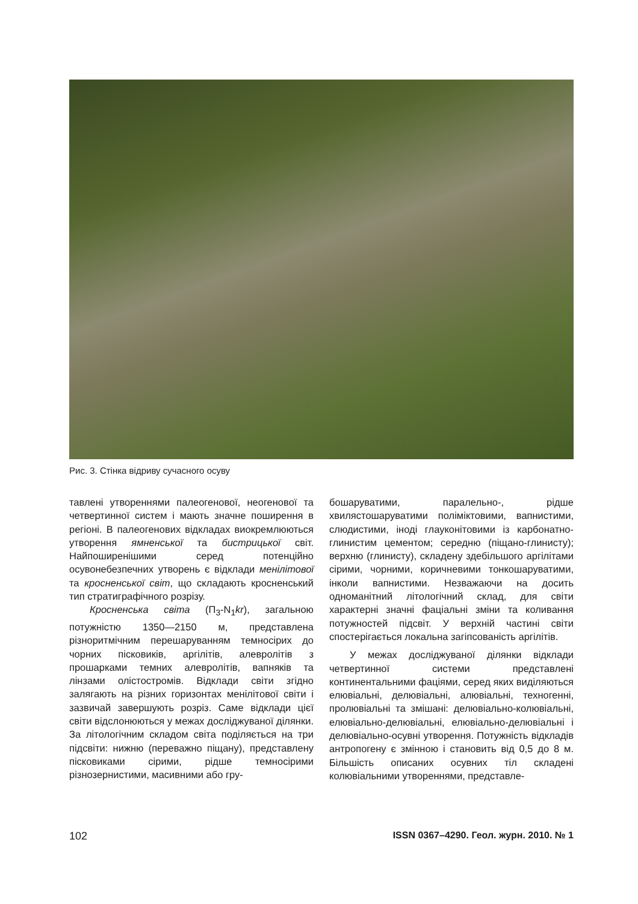Рис. 3. Стінка відриву сучасного осуву
тавлені утвореннями палеогенової, неогенової та четвертинної систем і мають значне поширення в регіоні. В палеогенових відкладах виокремлюються утворення ямненської та бистрицької світ. Найпоширенішими серед потенційно осувонебезпечних утворень є відклади менілітової та кросненської світ, що складають кросненський тип стратиграфічного розрізу.
Кросненська світа (П<sub>3</sub>-N<sub>1</sub>kr), загальною потужністю 1350—2150 м, представлена різноритмічним перешаруванням темносірих до чорних пісковиків, аргілітів, алевролітів з прошарками темних алевролітів, вапняків та лінзами олістостромів. Відклади світи згідно залягають на різних горизонтах менілітової світи і зазвичай завершують розріз. Саме відклади цієї світи відслонюються у межах досліджуваної ділянки. За літологічним складом світа поділяється на три підсвіти: нижню (переважно піщану), представлену пісковиками сірими, рідше темносірими різнозернистими, масивними або гру-
бошаруватими, паралельно-, рідше хвилястошаруватими поліміктовими, вапнистими, слюдистими, іноді глауконітовими із карбонатно-глинистим цементом; середню (піщано-глинисту); верхню (глинисту), складену здебільшого аргілітами сірими, чорними, коричневими тонкошаруватими, інколи вапнистими. Незважаючи на досить одноманітний літологічний склад, для світи характерні значні фаціальні зміни та коливання потужностей підсвіт. У верхній частині світи спостерігається локальна загіпсованість аргілітів.
У межах досліджуваної ділянки відклади четвертинної системи представлені континентальними фаціями, серед яких виділяються елювіальні, делювіальні, алювіальні, техногенні, пролювіальні та змішані: делювіально-колювіальні, елювіально-делювіальні, елювіально-делювіальні і делювіально-осувні утворення. Потужність відкладів антропогену є змінною і становить від 0,5 до 8 м. Більшість описаних осувних тіл складені колювіальними утвореннями, представле-
102 ISSN 0367–4290. Геол. журн. 2010. № 1